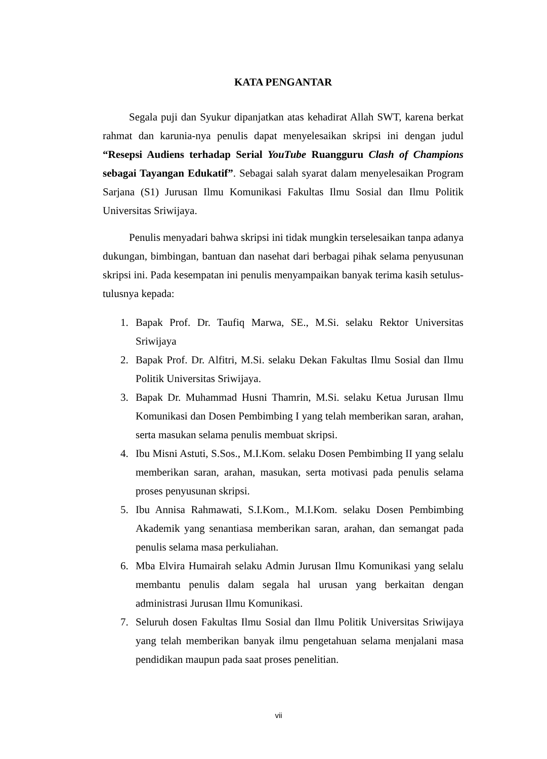KATA PENGANTAR
Segala puji dan Syukur dipanjatkan atas kehadirat Allah SWT, karena berkat rahmat dan karunia-nya penulis dapat menyelesaikan skripsi ini dengan judul “Resepsi Audiens terhadap Serial YouTube Ruangguru Clash of Champions sebagai Tayangan Edukatif”. Sebagai salah syarat dalam menyelesaikan Program Sarjana (S1) Jurusan Ilmu Komunikasi Fakultas Ilmu Sosial dan Ilmu Politik Universitas Sriwijaya.
Penulis menyadari bahwa skripsi ini tidak mungkin terselesaikan tanpa adanya dukungan, bimbingan, bantuan dan nasehat dari berbagai pihak selama penyusunan skripsi ini. Pada kesempatan ini penulis menyampaikan banyak terima kasih setulus-tulusnya kepada:
1. Bapak Prof. Dr. Taufiq Marwa, SE., M.Si. selaku Rektor Universitas Sriwijaya
2. Bapak Prof. Dr. Alfitri, M.Si. selaku Dekan Fakultas Ilmu Sosial dan Ilmu Politik Universitas Sriwijaya.
3. Bapak Dr. Muhammad Husni Thamrin, M.Si. selaku Ketua Jurusan Ilmu Komunikasi dan Dosen Pembimbing I yang telah memberikan saran, arahan, serta masukan selama penulis membuat skripsi.
4. Ibu Misni Astuti, S.Sos., M.I.Kom. selaku Dosen Pembimbing II yang selalu memberikan saran, arahan, masukan, serta motivasi pada penulis selama proses penyusunan skripsi.
5. Ibu Annisa Rahmawati, S.I.Kom., M.I.Kom. selaku Dosen Pembimbing Akademik yang senantiasa memberikan saran, arahan, dan semangat pada penulis selama masa perkuliahan.
6. Mba Elvira Humairah selaku Admin Jurusan Ilmu Komunikasi yang selalu membantu penulis dalam segala hal urusan yang berkaitan dengan administrasi Jurusan Ilmu Komunikasi.
7. Seluruh dosen Fakultas Ilmu Sosial dan Ilmu Politik Universitas Sriwijaya yang telah memberikan banyak ilmu pengetahuan selama menjalani masa pendidikan maupun pada saat proses penelitian.
vii